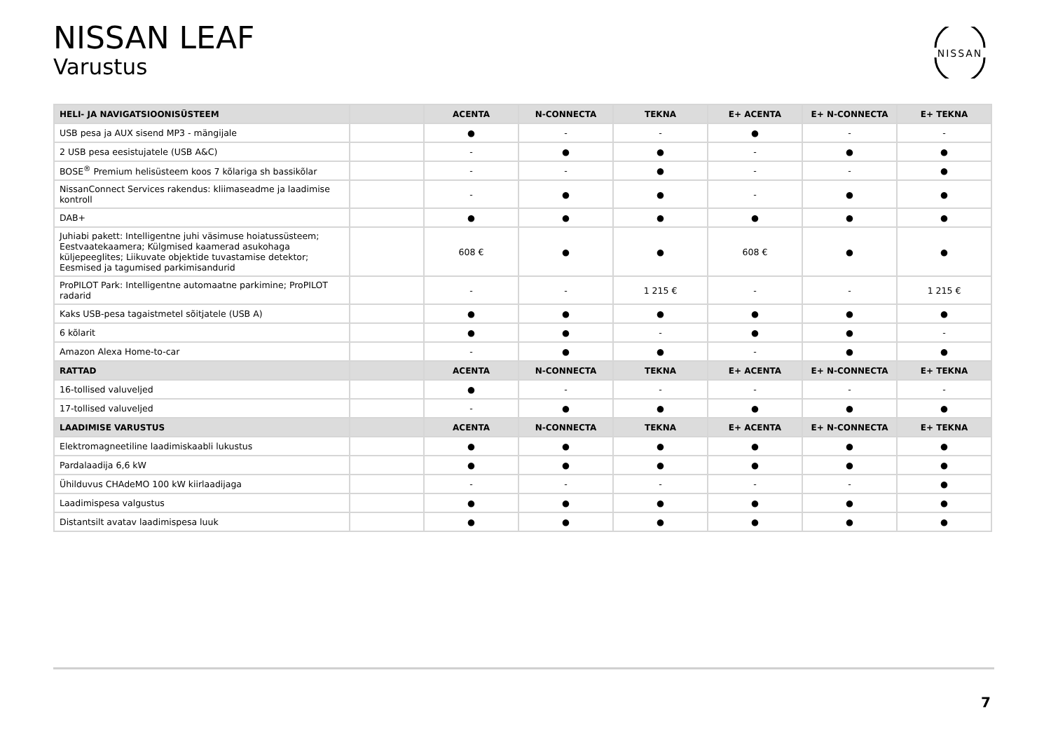NISSAN LEAF
Varustus
NISSAN
| HELI- JA NAVIGATSIOONISÜSTEEM | | ACENTA | N-CONNECTA | TEKNA | E+ ACENTA | E+ N-CONNECTA | E+ TEKNA |
| --- | --- | --- | --- | --- | --- | --- | --- |
| USB pesa ja AUX sisend MP3 - mängijale | | ● | - | - | ● | - | - |
| 2 USB pesa eesistujatele (USB A&C) | | - | ● | ● | - | ● | ● |
| BOSE<sup>®</sup> Premium helisüsteem koos 7 kõlariga sh bassikõlar | | - | - | ● | - | - | ● |
| NissanConnect Services rakendus: kliimaseadme ja laadimise kontroll | | - | ● | ● | - | ● | ● |
| DAB+ | | ● | ● | ● | ● | ● | ● |
| Juhiabi pakett: Intelligentne juhi väsimuse hoiatussüsteem; Eestvaatekaamera; Külgmised kaamerad asukohaga küljepeeglites; Liikuvate objektide tuvastamise detektor; Eesmised ja tagumised parkimisandurid | | 608 € | ● | ● | 608 € | ● | ● |
| ProPILOT Park: Intelligentne automaatne parkimine; ProPILOT radarid | | - | - | 1 215 € | - | - | 1 215 € |
| Kaks USB-pesa tagaistmetel sõitjatele (USB A) | | ● | ● | ● | ● | ● | ● |
| 6 kõlarit | | ● | ● | - | ● | ● | - |
| Amazon Alexa Home-to-car | | - | ● | ● | - | ● | ● |
| RATTAD | | ACENTA | N-CONNECTA | TEKNA | E+ ACENTA | E+ N-CONNECTA | E+ TEKNA |
| 16-tollised valuveljed | | ● | - | - | - | - | - |
| 17-tollised valuveljed | | - | ● | ● | ● | ● | ● |
| LAADIMISE VARUSTUS | | ACENTA | N-CONNECTA | TEKNA | E+ ACENTA | E+ N-CONNECTA | E+ TEKNA |
| Elektromagneetiline laadimiskaabli lukustus | | ● | ● | ● | ● | ● | ● |
| Pardalaadija 6,6 kW | | ● | ● | ● | ● | ● | ● |
| Ühilduvus CHAdeMO 100 kW kiirlaadijaga | | - | - | - | - | - | ● |
| Laadimispesa valgustus | | ● | ● | ● | ● | ● | ● |
| Distantsilt avatav laadimispesa luuk | | ● | ● | ● | ● | ● | ● |
7